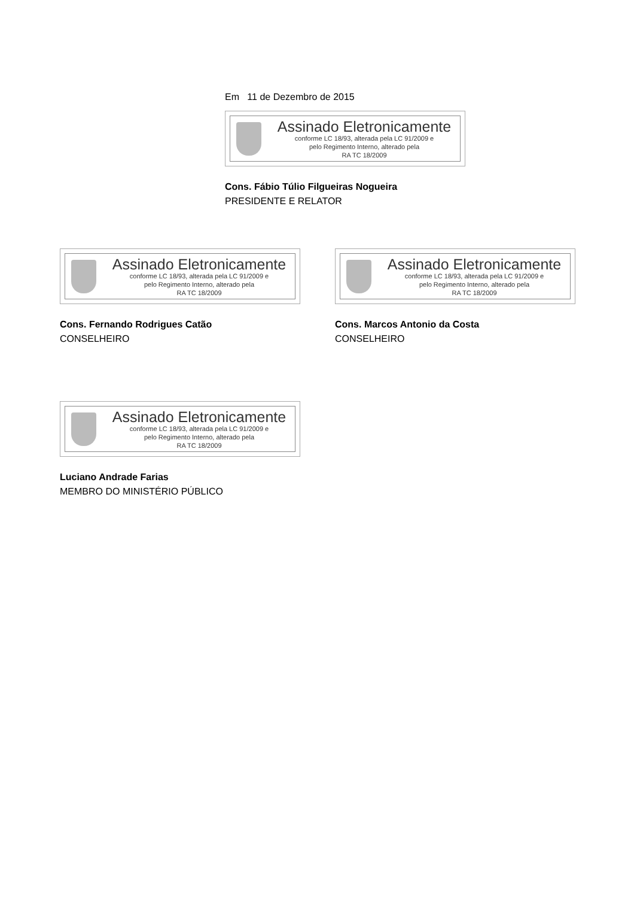Em 11 de Dezembro de 2015
Assinado Eletronicamente
conforme LC 18/93, alterada pela LC 91/2009 e
pelo Regimento Interno, alterado pela
RA TC 18/2009
Cons. Fábio Túlio Filgueiras Nogueira
PRESIDENTE E RELATOR
Assinado Eletronicamente
conforme LC 18/93, alterada pela LC 91/2009 e
pelo Regimento Interno, alterado pela
RA TC 18/2009
Cons. Fernando Rodrigues Catão
CONSELHEIRO
Assinado Eletronicamente
conforme LC 18/93, alterada pela LC 91/2009 e
pelo Regimento Interno, alterado pela
RA TC 18/2009
Cons. Marcos Antonio da Costa
CONSELHEIRO
Assinado Eletronicamente
conforme LC 18/93, alterada pela LC 91/2009 e
pelo Regimento Interno, alterado pela
RA TC 18/2009
Luciano Andrade Farias
MEMBRO DO MINISTÉRIO PÚBLICO